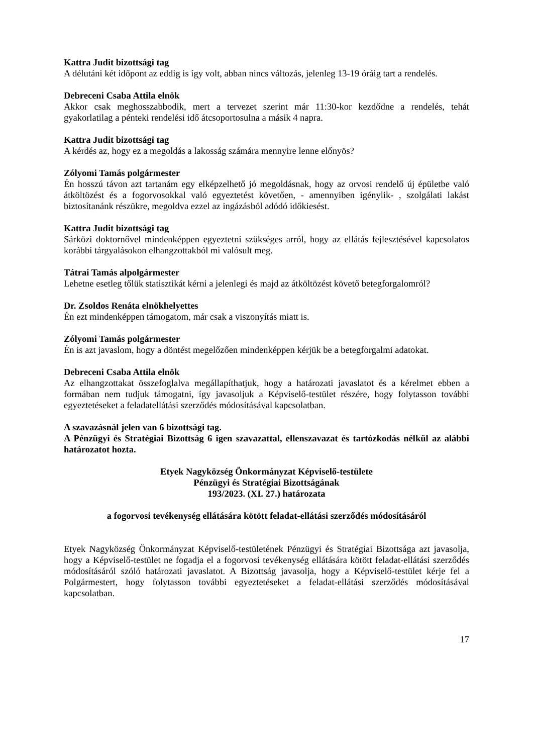Kattra Judit bizottsági tag
A délutáni két időpont az eddig is így volt, abban nincs változás, jelenleg 13-19 óráig tart a rendelés.
Debreceni Csaba Attila elnök
Akkor csak meghosszabbodik, mert a tervezet szerint már 11:30-kor kezdődne a rendelés, tehát gyakorlatilag a pénteki rendelési idő átcsoportosulna a másik 4 napra.
Kattra Judit bizottsági tag
A kérdés az, hogy ez a megoldás a lakosság számára mennyire lenne előnyös?
Zólyomi Tamás polgármester
Én hosszú távon azt tartanám egy elképzelhető jó megoldásnak, hogy az orvosi rendelő új épületbe való átköltözést és a fogorvosokkal való egyeztetést követően, - amennyiben igénylik- , szolgálati lakást biztosítanánk részükre, megoldva ezzel az ingázásból adódó időkiesést.
Kattra Judit bizottsági tag
Sárközi doktornővel mindenképpen egyeztetni szükséges arról, hogy az ellátás fejlesztésével kapcsolatos korábbi tárgyalásokon elhangzottakból mi valósult meg.
Tátrai Tamás alpolgármester
Lehetne esetleg tőlük statisztikát kérni a jelenlegi és majd az átköltözést követő betegforgalomról?
Dr. Zsoldos Renáta elnökhelyettes
Én ezt mindenképpen támogatom, már csak a viszonyítás miatt is.
Zólyomi Tamás polgármester
Én is azt javaslom, hogy a döntést megelőzően mindenképpen kérjük be a betegforgalmi adatokat.
Debreceni Csaba Attila elnök
Az elhangzottakat összefoglalva megállapíthatjuk, hogy a határozati javaslatot és a kérelmet ebben a formában nem tudjuk támogatni, így javasoljuk a Képviselő-testület részére, hogy folytasson további egyeztetéseket a feladatellátási szerződés módosításával kapcsolatban.
A szavazásnál jelen van 6 bizottsági tag.
A Pénzügyi és Stratégiai Bizottság 6 igen szavazattal, ellenszavazat és tartózkodás nélkül az alábbi határozatot hozta.
Etyek Nagyközség Önkormányzat Képviselő-testülete
Pénzügyi és Stratégiai Bizottságának
193/2023. (XI. 27.) határozata
a fogorvosi tevékenység ellátására kötött feladat-ellátási szerződés módosításáról
Etyek Nagyközség Önkormányzat Képviselő-testületének Pénzügyi és Stratégiai Bizottsága azt javasolja, hogy a Képviselő-testület ne fogadja el a fogorvosi tevékenység ellátására kötött feladat-ellátási szerződés módosításáról szóló határozati javaslatot. A Bizottság javasolja, hogy a Képviselő-testület kérje fel a Polgármestert, hogy folytasson további egyeztetéseket a feladat-ellátási szerződés módosításával kapcsolatban.
17